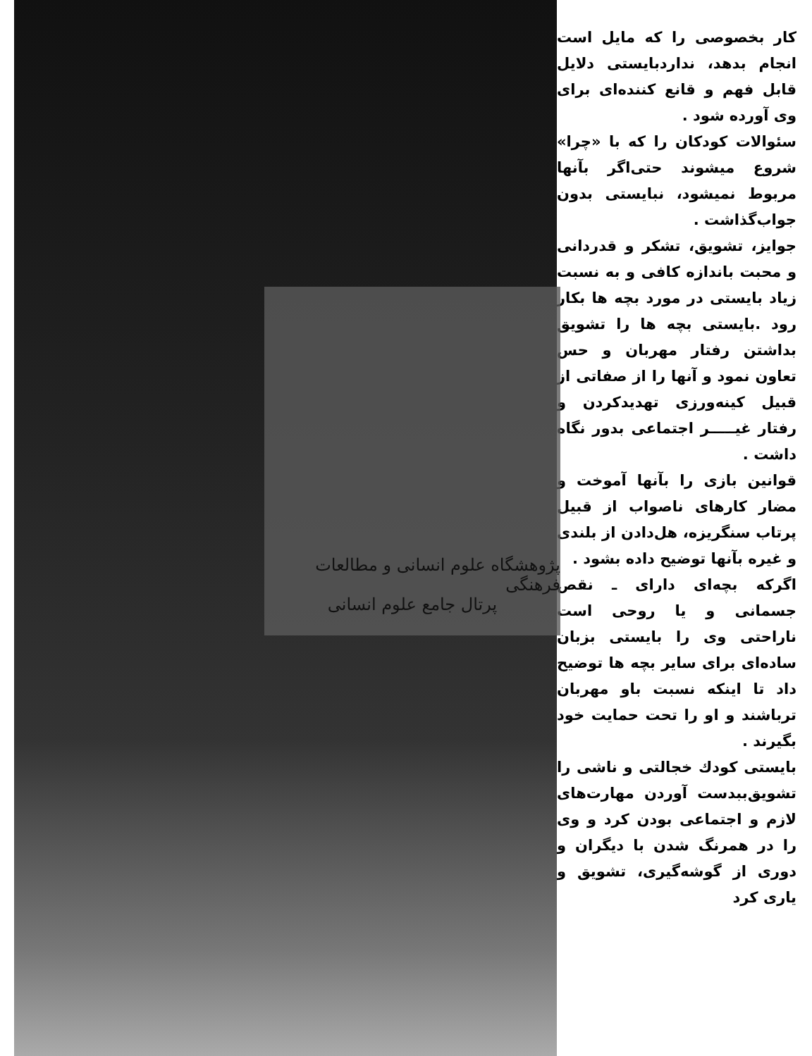پژوهشگاه علوم انسانی و مطالعات فرهنگی
پرتال جامع علوم انسانی
کار بخصوصی را که مایل است انجام بدهد، نداردبایستی دلایل قابل فهم و قانع کننده‌ای برای وی آورده شود .
سئوالات کودکان را که با «چرا» شروع میشوند حتی‌اگر بآنها مربوط نمیشود، نبایستی بدون جواب‌گذاشت .
جوایز، تشویق، تشکر و قدردانی و محبت باندازه کافی و به نسبت زیاد بایستی در مورد بچه ها بکار رود .بایستی بچه ها را تشویق بداشتن رفتار مهربان و حس تعاون نمود و آنها را از صفاتی از قبیل کینه‌ورزی تهدیدکردن و رفتار غیـــــر اجتماعی بدور نگاه داشت .
قوانین بازی را بآنها آموخت و مضار کارهای ناصواب از قبیل پرتاب سنگریزه، هل‌دادن از بلندی و غیره بآنها توضیح داده بشود .
اگرکه بچه‌ای دارای ـ نقص جسمانی و یا روحی است ناراحتی وی را بایستی بزبان ساده‌ای برای سایر بچه ها توضیح داد تا اینکه نسبت باو مهربان ترباشند و او را تحت حمایت خود بگیرند .
بایستی کودك خجالتی و ناشی را تشویق‌ببدست آوردن مهارت‌های لازم و اجتماعی بودن کرد و وی را در همرنگ شدن با دیگران و دوری از گوشه‌گیری، تشویق و یاری کرد